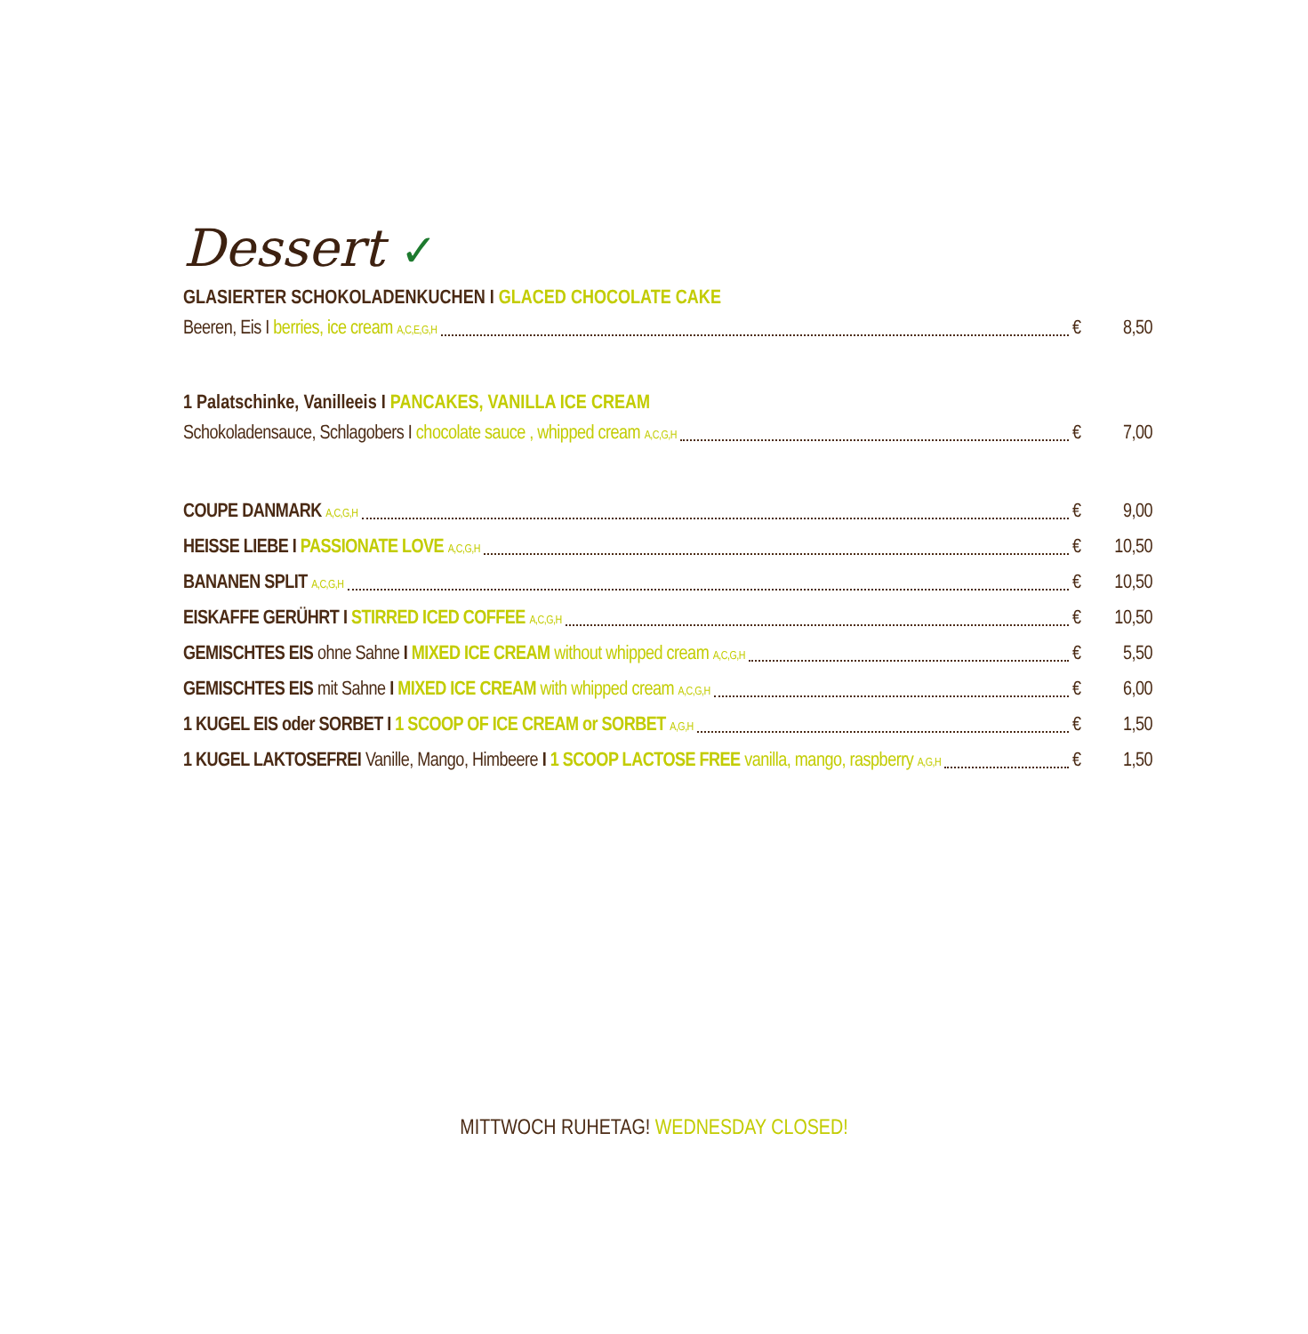Dessert ✓
GLASIERTER SCHOKOLADENKUCHEN I GLACED CHOCOLATE CAKE
Beeren, Eis I berries, ice cream A,C,E,G,H € 8,50
1 Palatschinke, Vanilleeis I PANCAKES, VANILLA ICE CREAM
Schokoladensauce, Schlagobers I chocolate sauce , whipped cream A,C,G,H € 7,00
COUPE DANMARK A,C,G,H € 9,00
HEISSE LIEBE I PASSIONATE LOVE A,C,G,H € 10,50
BANANEN SPLIT A,C,G,H € 10,50
EISKAFFE GERÜHRT I STIRRED ICED COFFEE A,C,G,H € 10,50
GEMISCHTES EIS ohne Sahne I MIXED ICE CREAM without whipped cream A,C,G,H € 5,50
GEMISCHTES EIS mit Sahne I MIXED ICE CREAM with whipped cream A,C,G,H € 6,00
1 KUGEL EIS oder SORBET I 1 SCOOP OF ICE CREAM or SORBET A,G,H € 1,50
1 KUGEL LAKTOSEFREI Vanille, Mango, Himbeere I 1 SCOOP LACTOSE FREE vanilla, mango, raspberry A,G,H € 1,50
MITTWOCH RUHETAG! WEDNESDAY CLOSED!